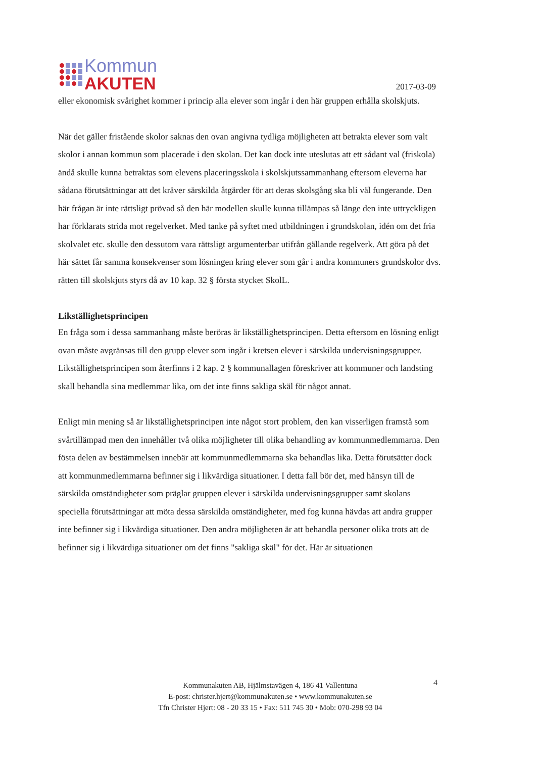Kommun
AKUTEN
2017-03-09
eller ekonomisk svårighet kommer i princip alla elever som ingår i den här gruppen erhålla skolskjuts.
När det gäller fristående skolor saknas den ovan angivna tydliga möjligheten att betrakta elever som valt skolor i annan kommun som placerade i den skolan. Det kan dock inte uteslutas att ett sådant val (friskola) ändå skulle kunna betraktas som elevens placeringsskola i skolskjutssammanhang eftersom eleverna har sådana förutsättningar att det kräver särskilda åtgärder för att deras skolsgång ska bli väl fungerande. Den här frågan är inte rättsligt prövad så den här modellen skulle kunna tillämpas så länge den inte uttryckligen har förklarats strida mot regelverket. Med tanke på syftet med utbildningen i grundskolan, idén om det fria skolvalet etc. skulle den dessutom vara rättsligt argumenterbar utifrån gällande regelverk. Att göra på det här sättet får samma konsekvenser som lösningen kring elever som går i andra kommuners grundskolor dvs. rätten till skolskjuts styrs då av 10 kap. 32 § första stycket SkolL.
Likställighetsprincipen
En fråga som i dessa sammanhang måste beröras är likställighetsprincipen. Detta eftersom en lösning enligt ovan måste avgränsas till den grupp elever som ingår i kretsen elever i särskilda undervisningsgrupper. Likställighetsprincipen som återfinns i 2 kap. 2 § kommunallagen föreskriver att kommuner och landsting skall behandla sina medlemmar lika, om det inte finns sakliga skäl för något annat.
Enligt min mening så är likställighetsprincipen inte något stort problem, den kan visserligen framstå som svårtillämpad men den innehåller två olika möjligheter till olika behandling av kommunmedlemmarna. Den fösta delen av bestämmelsen innebär att kommunmedlemmarna ska behandlas lika. Detta förutsätter dock att kommunmedlemmarna befinner sig i likvärdiga situationer. I detta fall bör det, med hänsyn till de särskilda omständigheter som präglar gruppen elever i särskilda undervisningsgrupper samt skolans speciella förutsättningar att möta dessa särskilda omständigheter, med fog kunna hävdas att andra grupper inte befinner sig i likvärdiga situationer. Den andra möjligheten är att behandla personer olika trots att de befinner sig i likvärdiga situationer om det finns "sakliga skäl" för det. Här är situationen
Kommunakuten AB, Hjälmstavägen 4, 186 41 Vallentuna
E-post: christer.hjert@kommunakuten.se • www.kommunakuten.se
Tfn Christer Hjert: 08 - 20 33 15 • Fax: 511 745 30 • Mob: 070-298 93 04
4